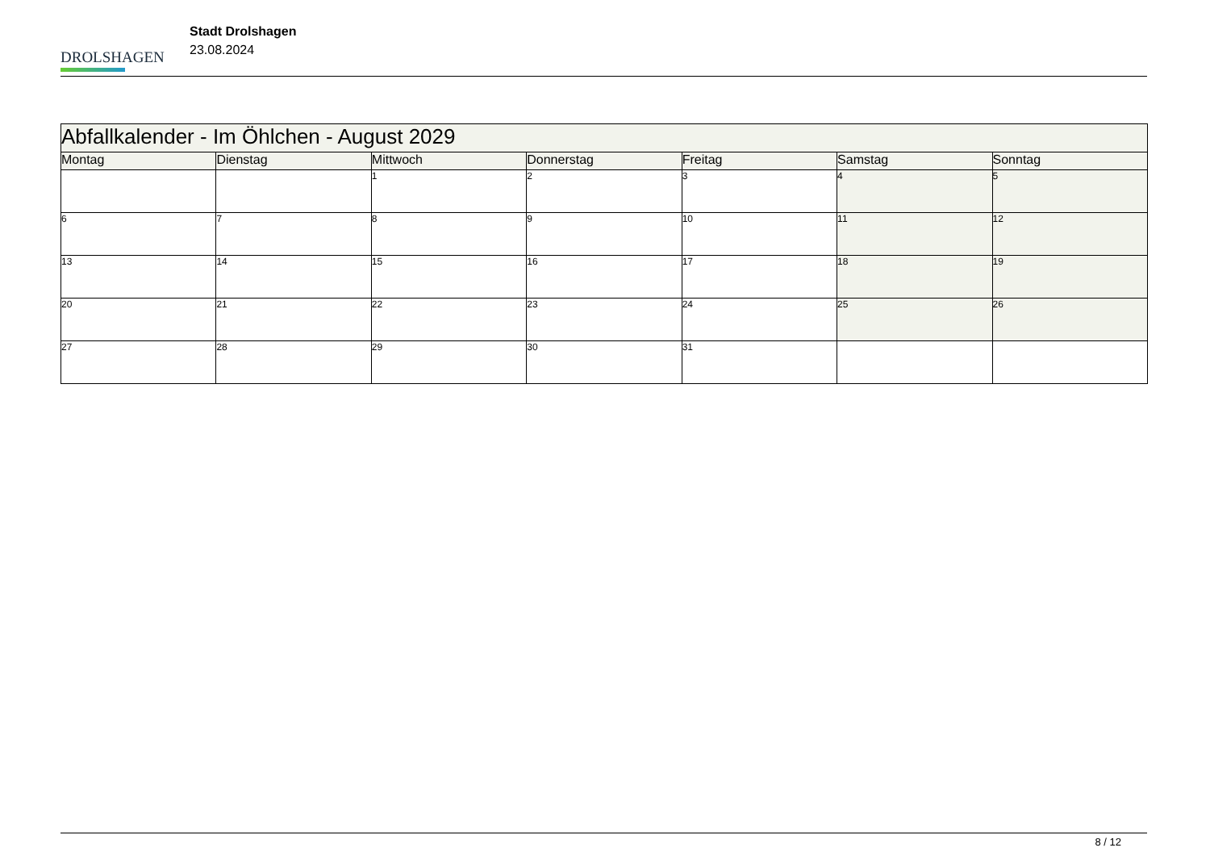DROLSHAGEN
Stadt Drolshagen
23.08.2024
| Abfallkalender - Im Öhlchen - August 2029 | | | | | | |
| --- | --- | --- | --- | --- | --- | --- |
| Montag | Dienstag | Mittwoch | Donnerstag | Freitag | Samstag | Sonntag |
| | | 1 | 2 | 3 | 4 | 5 |
| 6 | 7 | 8 | 9 | 10 | 11 | 12 |
| 13 | 14 | 15 | 16 | 17 | 18 | 19 |
| 20 | 21 | 22 | 23 | 24 | 25 | 26 |
| 27 | 28 | 29 | 30 | 31 | | |
8 / 12